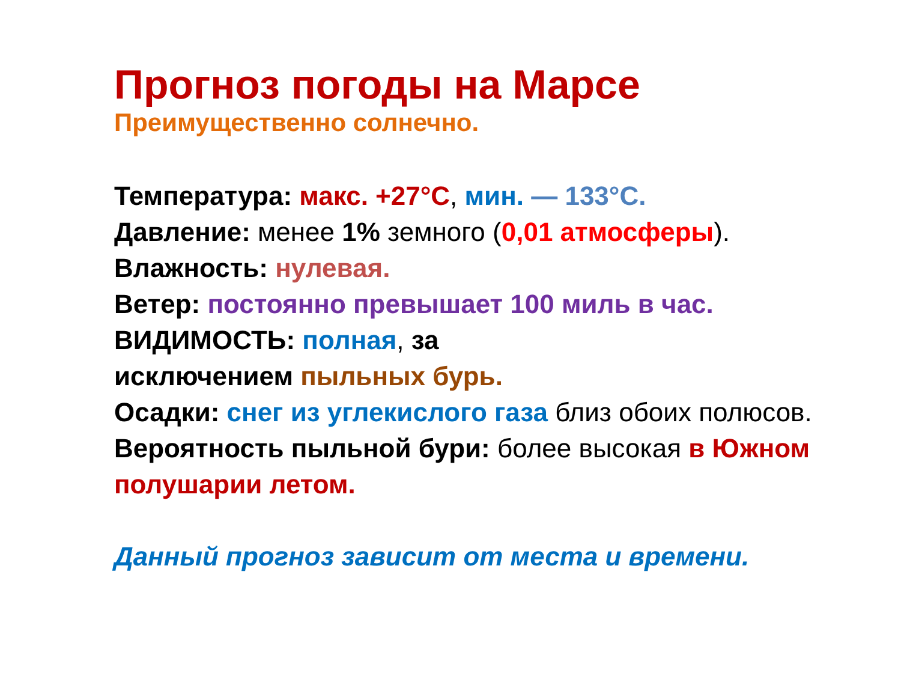Прогноз погоды на Марсе
Преимущественно солнечно.
Температура: макс. +27°С, мин. — 133°С.
Давление: менее 1% земного (0,01 атмосферы).
Влажность: нулевая.
Ветер: постоянно превышает 100 миль в час.
ВИДИМОСТЬ: полная, за
исключением пыльных бурь.
Осадки: снег из углекислого газа близ обоих полюсов.
Вероятность пыльной бури: более высокая в Южном полушарии летом.
Данный прогноз зависит от места и времени.